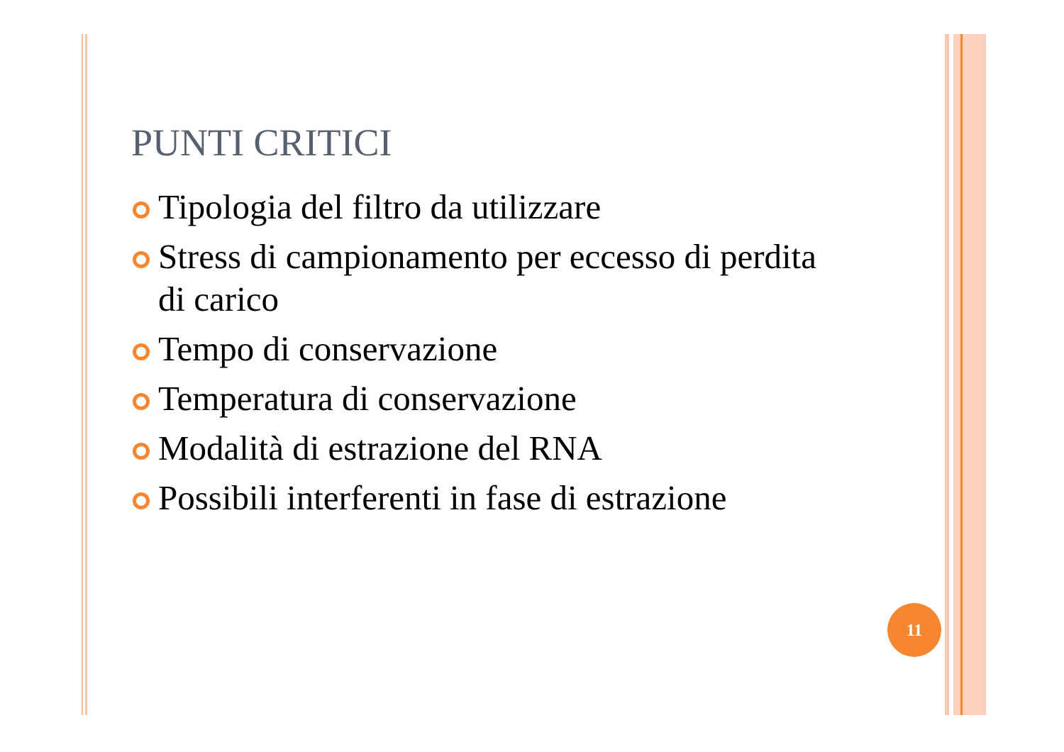PUNTI CRITICI
Tipologia del filtro da utilizzare
Stress di campionamento per eccesso di perdita di carico
Tempo di conservazione
Temperatura di conservazione
Modalità di estrazione del RNA
Possibili interferenti in fase di estrazione
11